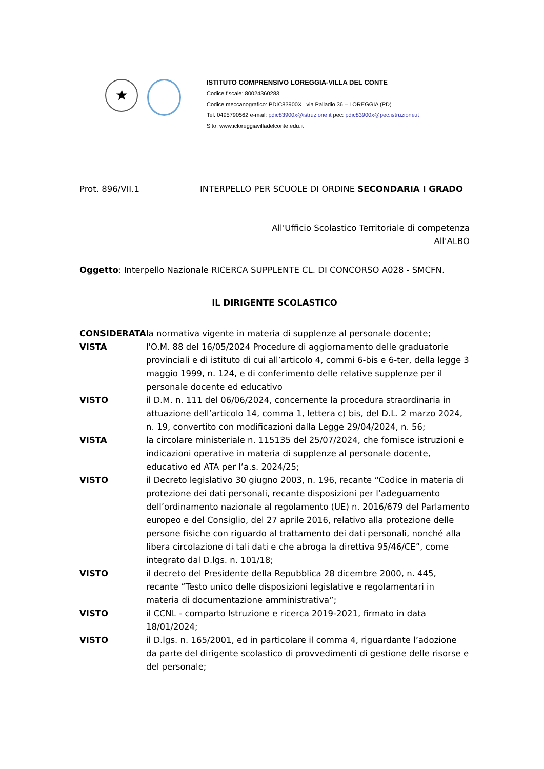★
ISTITUTO COMPRENSIVO LOREGGIA-VILLA DEL CONTE
Codice fiscale: 80024360283
Codice meccanografico: PDIC83900X via Palladio 36 – LOREGGIA (PD)
Tel. 0495790562 e-mail: pdic83900x@istruzione.it pec: pdic83900x@pec.istruzione.it
Sito: www.icloreggiavilladelconte.edu.it
Prot. 896/VII.1 INTERPELLO PER SCUOLE DI ORDINE SECONDARIA I GRADO
All'Ufficio Scolastico Territoriale di competenza
All'ALBO
Oggetto: Interpello Nazionale RICERCA SUPPLENTE CL. DI CONCORSO A028 - SMCFN.
IL DIRIGENTE SCOLASTICO
CONSIDERATA la normativa vigente in materia di supplenze al personale docente;
VISTA l'O.M. 88 del 16/05/2024 Procedure di aggiornamento delle graduatorie provinciali e di istituto di cui all’articolo 4, commi 6-bis e 6-ter, della legge 3 maggio 1999, n. 124, e di conferimento delle relative supplenze per il personale docente ed educativo
VISTO il D.M. n. 111 del 06/06/2024, concernente la procedura straordinaria in attuazione dell’articolo 14, comma 1, lettera c) bis, del D.L. 2 marzo 2024, n. 19, convertito con modificazioni dalla Legge 29/04/2024, n. 56;
VISTA la circolare ministeriale n. 115135 del 25/07/2024, che fornisce istruzioni e indicazioni operative in materia di supplenze al personale docente, educativo ed ATA per l’a.s. 2024/25;
VISTO il Decreto legislativo 30 giugno 2003, n. 196, recante “Codice in materia di protezione dei dati personali, recante disposizioni per l’adeguamento dell’ordinamento nazionale al regolamento (UE) n. 2016/679 del Parlamento europeo e del Consiglio, del 27 aprile 2016, relativo alla protezione delle persone fisiche con riguardo al trattamento dei dati personali, nonché alla libera circolazione di tali dati e che abroga la direttiva 95/46/CE”, come integrato dal D.lgs. n. 101/18;
VISTO il decreto del Presidente della Repubblica 28 dicembre 2000, n. 445, recante “Testo unico delle disposizioni legislative e regolamentari in materia di documentazione amministrativa”;
VISTO il CCNL - comparto Istruzione e ricerca 2019-2021, firmato in data 18/01/2024;
VISTO il D.lgs. n. 165/2001, ed in particolare il comma 4, riguardante l’adozione da parte del dirigente scolastico di provvedimenti di gestione delle risorse e del personale;